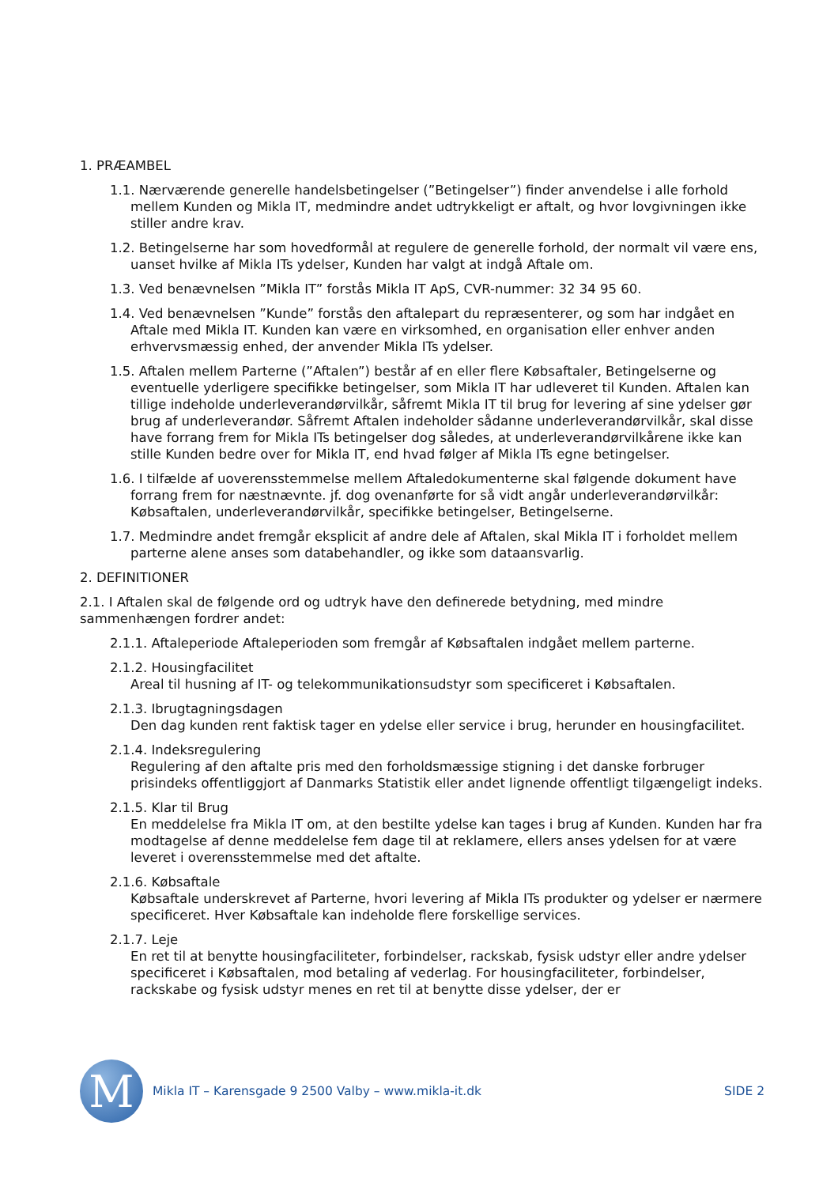1. PRÆAMBEL
1.1. Nærværende generelle handelsbetingelser (”Betingelser”) finder anvendelse i alle forhold mellem Kunden og Mikla IT, medmindre andet udtrykkeligt er aftalt, og hvor lovgivningen ikke stiller andre krav.
1.2. Betingelserne har som hovedformål at regulere de generelle forhold, der normalt vil være ens, uanset hvilke af Mikla ITs ydelser, Kunden har valgt at indgå Aftale om.
1.3. Ved benævnelsen ”Mikla IT” forstås Mikla IT ApS, CVR-nummer: 32 34 95 60.
1.4. Ved benævnelsen ”Kunde” forstås den aftalepart du repræsenterer, og som har indgået en Aftale med Mikla IT. Kunden kan være en virksomhed, en organisation eller enhver anden erhvervsmæssig enhed, der anvender Mikla ITs ydelser.
1.5. Aftalen mellem Parterne (”Aftalen”) består af en eller flere Købsaftaler, Betingelserne og eventuelle yderligere specifikke betingelser, som Mikla IT har udleveret til Kunden. Aftalen kan tillige indeholde underleverandørvilkår, såfremt Mikla IT til brug for levering af sine ydelser gør brug af underleverandør. Såfremt Aftalen indeholder sådanne underleverandørvilkår, skal disse have forrang frem for Mikla ITs betingelser dog således, at underleverandørvilkårene ikke kan stille Kunden bedre over for Mikla IT, end hvad følger af Mikla ITs egne betingelser.
1.6. I tilfælde af uoverensstemmelse mellem Aftaledokumenterne skal følgende dokument have forrang frem for næstnævnte. jf. dog ovenanførte for så vidt angår underleverandørvilkår: Købsaftalen, underleverandørvilkår, specifikke betingelser, Betingelserne.
1.7. Medmindre andet fremgår eksplicit af andre dele af Aftalen, skal Mikla IT i forholdet mellem parterne alene anses som databehandler, og ikke som dataansvarlig.
2. DEFINITIONER
2.1. I Aftalen skal de følgende ord og udtryk have den definerede betydning, med mindre sammenhængen fordrer andet:
2.1.1. Aftaleperiode Aftaleperioden som fremgår af Købsaftalen indgået mellem parterne.
2.1.2. Housingfacilitet
Areal til husning af IT- og telekommunikationsudstyr som specificeret i Købsaftalen.
2.1.3. Ibrugtagningsdagen
Den dag kunden rent faktisk tager en ydelse eller service i brug, herunder en housingfacilitet.
2.1.4. Indeksregulering
Regulering af den aftalte pris med den forholdsmæssige stigning i det danske forbruger prisindeks offentliggjort af Danmarks Statistik eller andet lignende offentligt tilgængeligt indeks.
2.1.5. Klar til Brug
En meddelelse fra Mikla IT om, at den bestilte ydelse kan tages i brug af Kunden. Kunden har fra modtagelse af denne meddelelse fem dage til at reklamere, ellers anses ydelsen for at være leveret i overensstemmelse med det aftalte.
2.1.6. Købsaftale
Købsaftale underskrevet af Parterne, hvori levering af Mikla ITs produkter og ydelser er nærmere specificeret. Hver Købsaftale kan indeholde flere forskellige services.
2.1.7. Leje
En ret til at benytte housingfaciliteter, forbindelser, rackskab, fysisk udstyr eller andre ydelser specificeret i Købsaftalen, mod betaling af vederlag. For housingfaciliteter, forbindelser, rackskabe og fysisk udstyr menes en ret til at benytte disse ydelser, der er
M
Mikla IT – Karensgade 9 2500 Valby – www.mikla-it.dk
SIDE 2